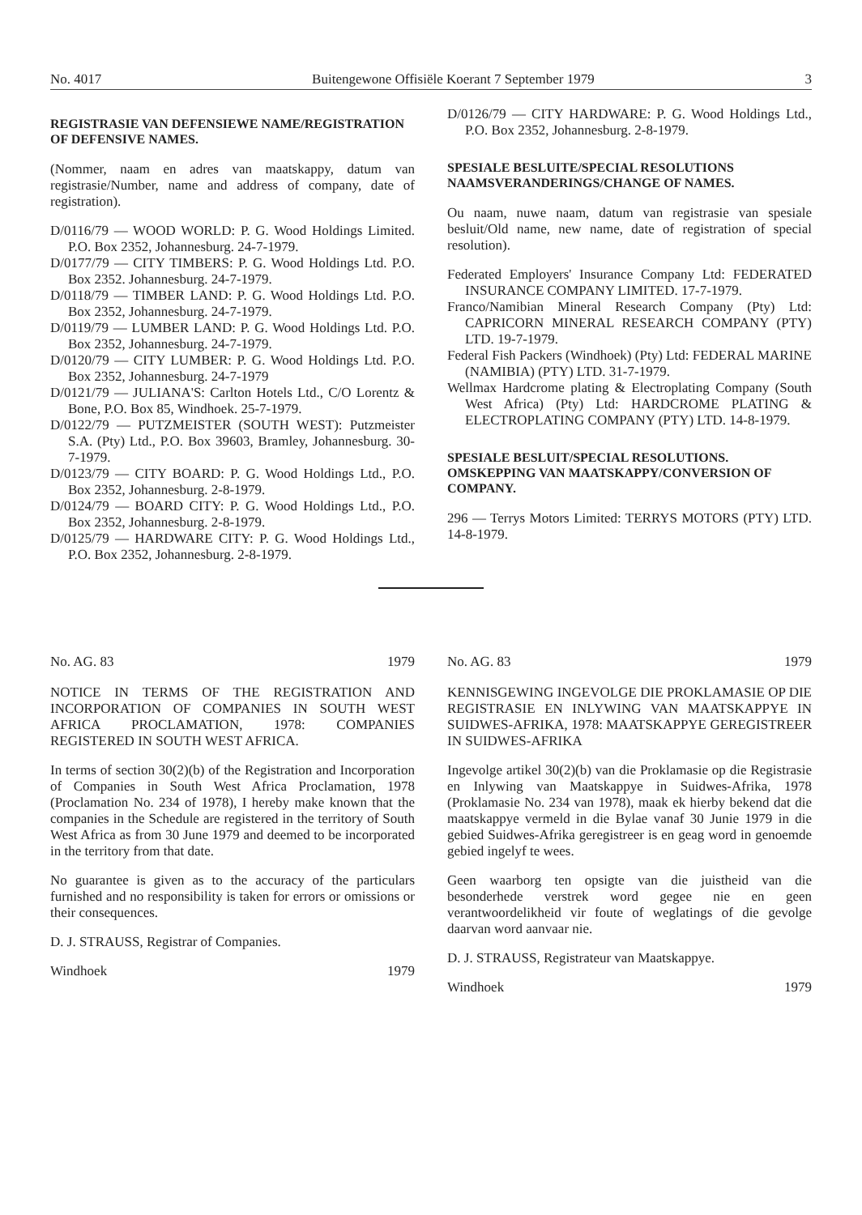No. 4017 Buitengewone Offisiële Koerant 7 September 1979 3
REGISTRASIE VAN DEFENSIEWE NAME/REGISTRATION OF DEFENSIVE NAMES.
(Nommer, naam en adres van maatskappy, datum van registrasie/Number, name and address of company, date of registration).
D/0116/79 — WOOD WORLD: P. G. Wood Holdings Limited. P.O. Box 2352, Johannesburg. 24-7-1979.
D/0177/79 — CITY TIMBERS: P. G. Wood Holdings Ltd. P.O. Box 2352. Johannesburg. 24-7-1979.
D/0118/79 — TIMBER LAND: P. G. Wood Holdings Ltd. P.O. Box 2352, Johannesburg. 24-7-1979.
D/0119/79 — LUMBER LAND: P. G. Wood Holdings Ltd. P.O. Box 2352, Johannesburg. 24-7-1979.
D/0120/79 — CITY LUMBER: P. G. Wood Holdings Ltd. P.O. Box 2352, Johannesburg. 24-7-1979
D/0121/79 — JULIANA'S: Carlton Hotels Ltd., C/O Lorentz & Bone, P.O. Box 85, Windhoek. 25-7-1979.
D/0122/79 — PUTZMEISTER (SOUTH WEST): Putzmeister S.A. (Pty) Ltd., P.O. Box 39603, Bramley, Johannesburg. 30-7-1979.
D/0123/79 — CITY BOARD: P. G. Wood Holdings Ltd., P.O. Box 2352, Johannesburg. 2-8-1979.
D/0124/79 — BOARD CITY: P. G. Wood Holdings Ltd., P.O. Box 2352, Johannesburg. 2-8-1979.
D/0125/79 — HARDWARE CITY: P. G. Wood Holdings Ltd., P.O. Box 2352, Johannesburg. 2-8-1979.
D/0126/79 — CITY HARDWARE: P. G. Wood Holdings Ltd., P.O. Box 2352, Johannesburg. 2-8-1979.
SPESIALE BESLUITE/SPECIAL RESOLUTIONS NAAMSVERANDERINGS/CHANGE OF NAMES.
Ou naam, nuwe naam, datum van registrasie van spesiale besluit/Old name, new name, date of registration of special resolution).
Federated Employers' Insurance Company Ltd: FEDERATED INSURANCE COMPANY LIMITED. 17-7-1979.
Franco/Namibian Mineral Research Company (Pty) Ltd: CAPRICORN MINERAL RESEARCH COMPANY (PTY) LTD. 19-7-1979.
Federal Fish Packers (Windhoek) (Pty) Ltd: FEDERAL MARINE (NAMIBIA) (PTY) LTD. 31-7-1979.
Wellmax Hardcrome plating & Electroplating Company (South West Africa) (Pty) Ltd: HARDCROME PLATING & ELECTROPLATING COMPANY (PTY) LTD. 14-8-1979.
SPESIALE BESLUIT/SPECIAL RESOLUTIONS. OMSKEPPING VAN MAATSKAPPY/CONVERSION OF COMPANY.
296 — Terrys Motors Limited: TERRYS MOTORS (PTY) LTD. 14-8-1979.
No. AG. 83 1979
NOTICE IN TERMS OF THE REGISTRATION AND INCORPORATION OF COMPANIES IN SOUTH WEST AFRICA PROCLAMATION, 1978: COMPANIES REGISTERED IN SOUTH WEST AFRICA.
In terms of section 30(2)(b) of the Registration and Incorporation of Companies in South West Africa Proclamation, 1978 (Proclamation No. 234 of 1978), I hereby make known that the companies in the Schedule are registered in the territory of South West Africa as from 30 June 1979 and deemed to be incorporated in the territory from that date.
No guarantee is given as to the accuracy of the particulars furnished and no responsibility is taken for errors or omissions or their consequences.
D. J. STRAUSS, Registrar of Companies.
Windhoek 1979
No. AG. 83 1979
KENNISGEWING INGEVOLGE DIE PROKLAMASIE OP DIE REGISTRASIE EN INLYWING VAN MAATSKAPPYE IN SUIDWES-AFRIKA, 1978: MAATSKAPPYE GEREGISTREER IN SUIDWES-AFRIKA
Ingevolge artikel 30(2)(b) van die Proklamasie op die Registrasie en Inlywing van Maatskappye in Suidwes-Afrika, 1978 (Proklamasie No. 234 van 1978), maak ek hierby bekend dat die maatskappye vermeld in die Bylae vanaf 30 Junie 1979 in die gebied Suidwes-Afrika geregistreer is en geag word in genoemde gebied ingelyf te wees.
Geen waarborg ten opsigte van die juistheid van die besonderhede verstrek word gegee nie en geen verantwoordelikheid vir foute of weglatings of die gevolge daarvan word aanvaar nie.
D. J. STRAUSS, Registrateur van Maatskappye.
Windhoek 1979